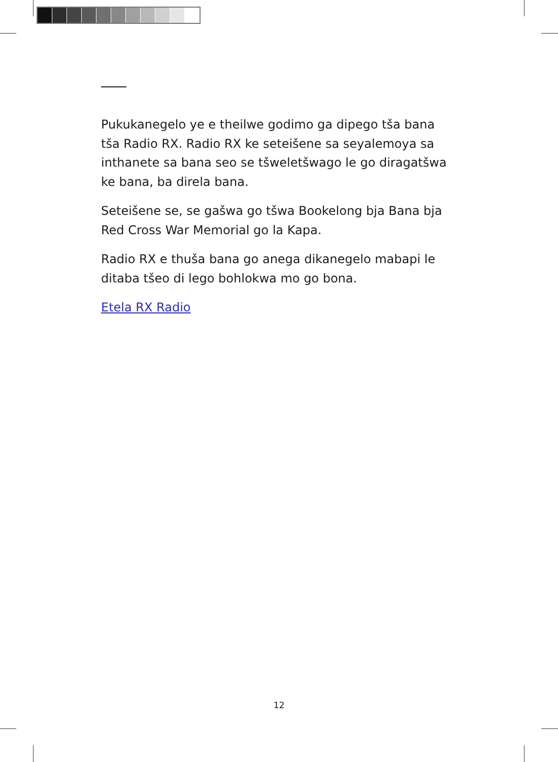Pukukanegelo ye e theilwe godimo ga dipego tša bana tša Radio RX. Radio RX ke seteišene sa seyalemoya sa inthanete sa bana seo se tšweletšwago le go diragatšwa ke bana, ba direla bana.
Seteišene se, se gašwa go tšwa Bookelong bja Bana bja Red Cross War Memorial go la Kapa.
Radio RX e thuša bana go anega dikanegelo mabapi le ditaba tšeo di lego bohlokwa mo go bona.
Etela RX Radio
12